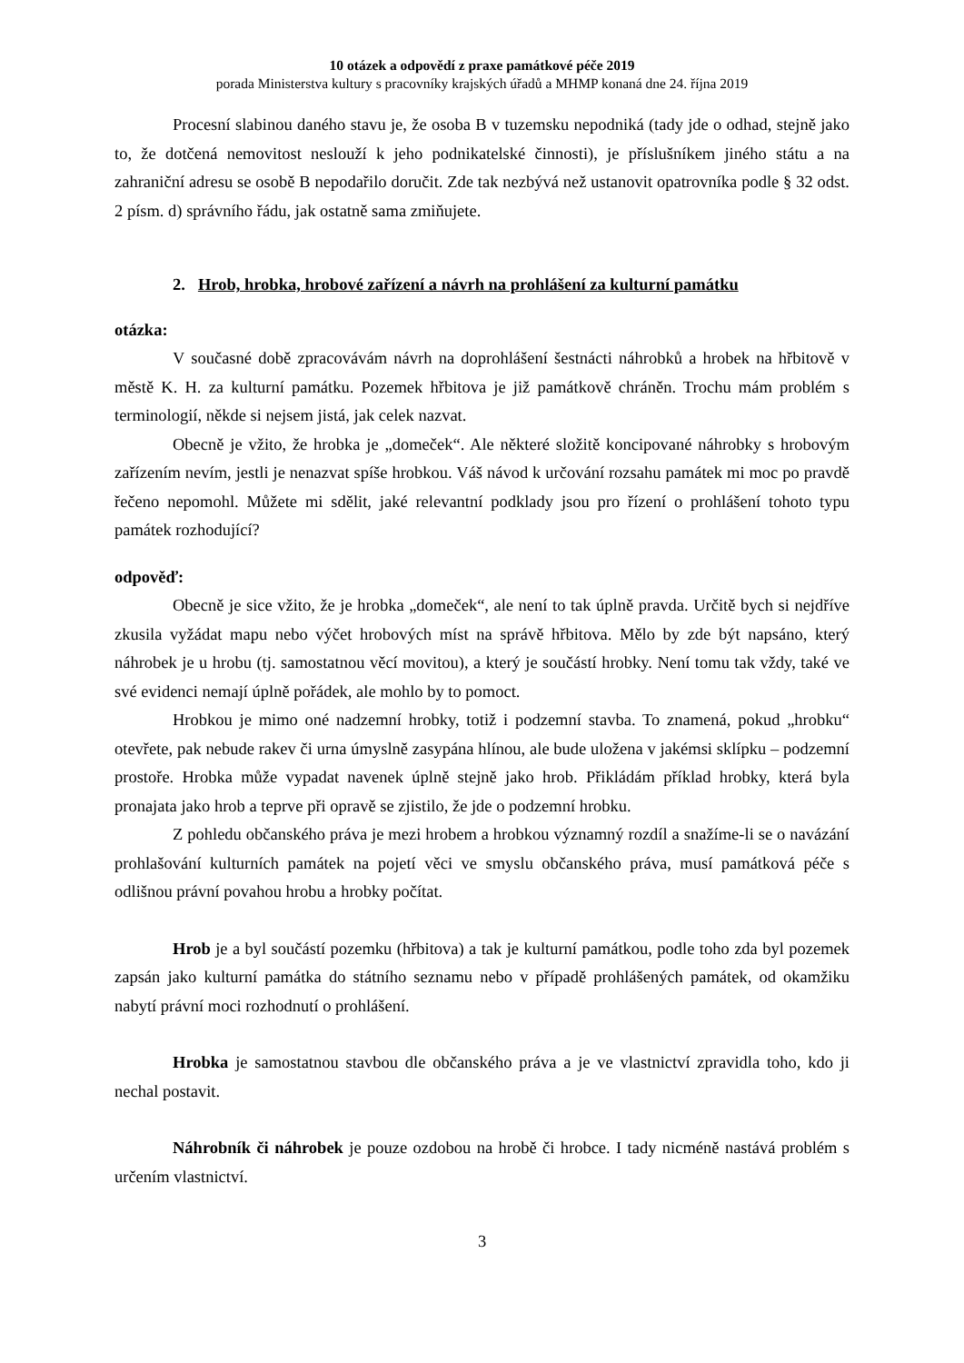10 otázek a odpovědí z praxe památkové péče 2019
porada Ministerstva kultury s pracovníky krajských úřadů a MHMP konaná dne 24. října 2019
Procesní slabinou daného stavu je, že osoba B v tuzemsku nepodniká (tady jde o odhad, stejně jako to, že dotčená nemovitost neslouží k jeho podnikatelské činnosti), je příslušníkem jiného státu a na zahraniční adresu se osobě B nepodařilo doručit. Zde tak nezbývá než ustanovit opatrovníka podle § 32 odst. 2 písm. d) správního řádu, jak ostatně sama zmiňujete.
2. Hrob, hrobka, hrobové zařízení a návrh na prohlášení za kulturní památku
otázka:
V současné době zpracovávám návrh na doprohlášení šestnácti náhrobků a hrobek na hřbitově v městě K. H. za kulturní památku. Pozemek hřbitova je již památkově chráněn. Trochu mám problém s terminologií, někde si nejsem jistá, jak celek nazvat.
Obecně je vžito, že hrobka je „domeček“. Ale některé složitě koncipované náhrobky s hrobovým zařízením nevím, jestli je nenazvat spíše hrobkou. Váš návod k určování rozsahu památek mi moc po pravdě řečeno nepomohl. Můžete mi sdělit, jaké relevantní podklady jsou pro řízení o prohlášení tohoto typu památek rozhodující?
odpověď:
Obecně je sice vžito, že je hrobka „domeček“, ale není to tak úplně pravda. Určitě bych si nejdříve zkusila vyžádat mapu nebo výčet hrobových míst na správě hřbitova. Mělo by zde být napsáno, který náhrobek je u hrobu (tj. samostatnou věcí movitou), a který je součástí hrobky. Není tomu tak vždy, také ve své evidenci nemají úplně pořádek, ale mohlo by to pomoct.
Hrobkou je mimo oné nadzemní hrobky, totiž i podzemní stavba. To znamená, pokud „hrobku“ otevřete, pak nebude rakev či urna úmyslně zasypána hlínou, ale bude uložena v jakémsi sklípku – podzemní prostoře. Hrobka může vypadat navenek úplně stejně jako hrob. Přikládám příklad hrobky, která byla pronajata jako hrob a teprve při opravě se zjistilo, že jde o podzemní hrobku.
Z pohledu občanského práva je mezi hrobem a hrobkou významný rozdíl a snažíme-li se o navázání prohlašování kulturních památek na pojetí věci ve smyslu občanského práva, musí památková péče s odlišnou právní povahou hrobu a hrobky počítat.
Hrob je a byl součástí pozemku (hřbitova) a tak je kulturní památkou, podle toho zda byl pozemek zapsán jako kulturní památka do státního seznamu nebo v případě prohlášených památek, od okamžiku nabytí právní moci rozhodnutí o prohlášení.
Hrobka je samostatnou stavbou dle občanského práva a je ve vlastnictví zpravidla toho, kdo ji nechal postavit.
Náhrobník či náhrobek je pouze ozdobou na hrobě či hrobce. I tady nicméně nastává problém s určením vlastnictví.
3